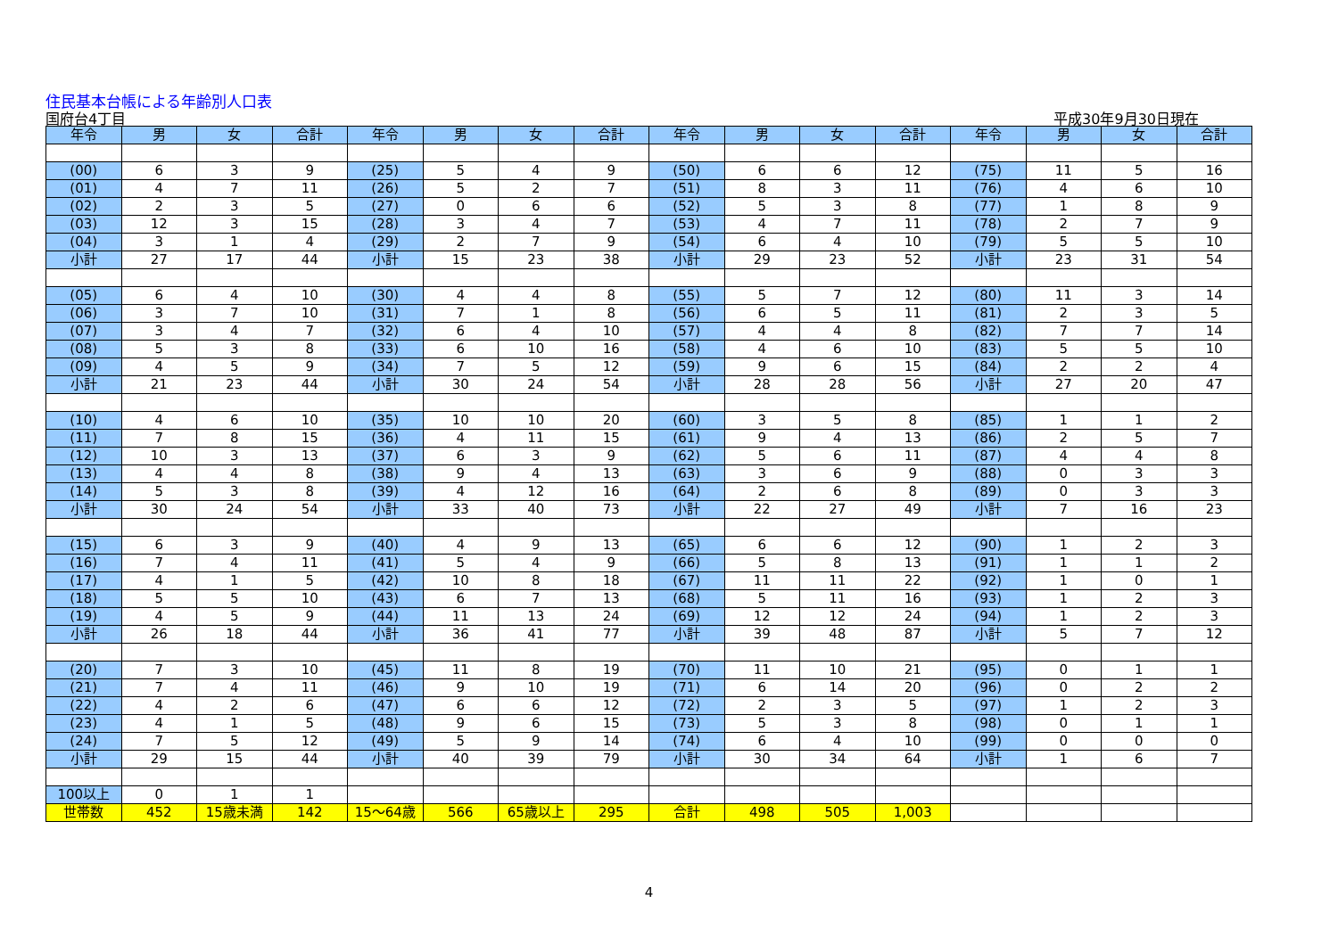住民基本台帳による年齢別人口表
国府台4丁目 平成30年9月30日現在
| 年令 | 男 | 女 | 合計 | 年令 | 男 | 女 | 合計 | 年令 | 男 | 女 | 合計 | 年令 | 男 | 女 | 合計 |
| --- | --- | --- | --- | --- | --- | --- | --- | --- | --- | --- | --- | --- | --- | --- | --- |
| (00) | 6 | 3 | 9 | (25) | 5 | 4 | 9 | (50) | 6 | 6 | 12 | (75) | 11 | 5 | 16 |
| (01) | 4 | 7 | 11 | (26) | 5 | 2 | 7 | (51) | 8 | 3 | 11 | (76) | 4 | 6 | 10 |
| (02) | 2 | 3 | 5 | (27) | 0 | 6 | 6 | (52) | 5 | 3 | 8 | (77) | 1 | 8 | 9 |
| (03) | 12 | 3 | 15 | (28) | 3 | 4 | 7 | (53) | 4 | 7 | 11 | (78) | 2 | 7 | 9 |
| (04) | 3 | 1 | 4 | (29) | 2 | 7 | 9 | (54) | 6 | 4 | 10 | (79) | 5 | 5 | 10 |
| 小計 | 27 | 17 | 44 | 小計 | 15 | 23 | 38 | 小計 | 29 | 23 | 52 | 小計 | 23 | 31 | 54 |
| (05) | 6 | 4 | 10 | (30) | 4 | 4 | 8 | (55) | 5 | 7 | 12 | (80) | 11 | 3 | 14 |
| (06) | 3 | 7 | 10 | (31) | 7 | 1 | 8 | (56) | 6 | 5 | 11 | (81) | 2 | 3 | 5 |
| (07) | 3 | 4 | 7 | (32) | 6 | 4 | 10 | (57) | 4 | 4 | 8 | (82) | 7 | 7 | 14 |
| (08) | 5 | 3 | 8 | (33) | 6 | 10 | 16 | (58) | 4 | 6 | 10 | (83) | 5 | 5 | 10 |
| (09) | 4 | 5 | 9 | (34) | 7 | 5 | 12 | (59) | 9 | 6 | 15 | (84) | 2 | 2 | 4 |
| 小計 | 21 | 23 | 44 | 小計 | 30 | 24 | 54 | 小計 | 28 | 28 | 56 | 小計 | 27 | 20 | 47 |
| (10) | 4 | 6 | 10 | (35) | 10 | 10 | 20 | (60) | 3 | 5 | 8 | (85) | 1 | 1 | 2 |
| (11) | 7 | 8 | 15 | (36) | 4 | 11 | 15 | (61) | 9 | 4 | 13 | (86) | 2 | 5 | 7 |
| (12) | 10 | 3 | 13 | (37) | 6 | 3 | 9 | (62) | 5 | 6 | 11 | (87) | 4 | 4 | 8 |
| (13) | 4 | 4 | 8 | (38) | 9 | 4 | 13 | (63) | 3 | 6 | 9 | (88) | 0 | 3 | 3 |
| (14) | 5 | 3 | 8 | (39) | 4 | 12 | 16 | (64) | 2 | 6 | 8 | (89) | 0 | 3 | 3 |
| 小計 | 30 | 24 | 54 | 小計 | 33 | 40 | 73 | 小計 | 22 | 27 | 49 | 小計 | 7 | 16 | 23 |
| (15) | 6 | 3 | 9 | (40) | 4 | 9 | 13 | (65) | 6 | 6 | 12 | (90) | 1 | 2 | 3 |
| (16) | 7 | 4 | 11 | (41) | 5 | 4 | 9 | (66) | 5 | 8 | 13 | (91) | 1 | 1 | 2 |
| (17) | 4 | 1 | 5 | (42) | 10 | 8 | 18 | (67) | 11 | 11 | 22 | (92) | 1 | 0 | 1 |
| (18) | 5 | 5 | 10 | (43) | 6 | 7 | 13 | (68) | 5 | 11 | 16 | (93) | 1 | 2 | 3 |
| (19) | 4 | 5 | 9 | (44) | 11 | 13 | 24 | (69) | 12 | 12 | 24 | (94) | 1 | 2 | 3 |
| 小計 | 26 | 18 | 44 | 小計 | 36 | 41 | 77 | 小計 | 39 | 48 | 87 | 小計 | 5 | 7 | 12 |
| (20) | 7 | 3 | 10 | (45) | 11 | 8 | 19 | (70) | 11 | 10 | 21 | (95) | 0 | 1 | 1 |
| (21) | 7 | 4 | 11 | (46) | 9 | 10 | 19 | (71) | 6 | 14 | 20 | (96) | 0 | 2 | 2 |
| (22) | 4 | 2 | 6 | (47) | 6 | 6 | 12 | (72) | 2 | 3 | 5 | (97) | 1 | 2 | 3 |
| (23) | 4 | 1 | 5 | (48) | 9 | 6 | 15 | (73) | 5 | 3 | 8 | (98) | 0 | 1 | 1 |
| (24) | 7 | 5 | 12 | (49) | 5 | 9 | 14 | (74) | 6 | 4 | 10 | (99) | 0 | 0 | 0 |
| 小計 | 29 | 15 | 44 | 小計 | 40 | 39 | 79 | 小計 | 30 | 34 | 64 | 小計 | 1 | 6 | 7 |
| 100以上 | 0 | 1 | 1 | | | | | | | | | | | | |
| 世帯数 | 452 | 15歳未満 | 142 | 15～64歳 | 566 | 65歳以上 | 295 | 合計 | 498 | 505 | 1,003 | | | | |
4